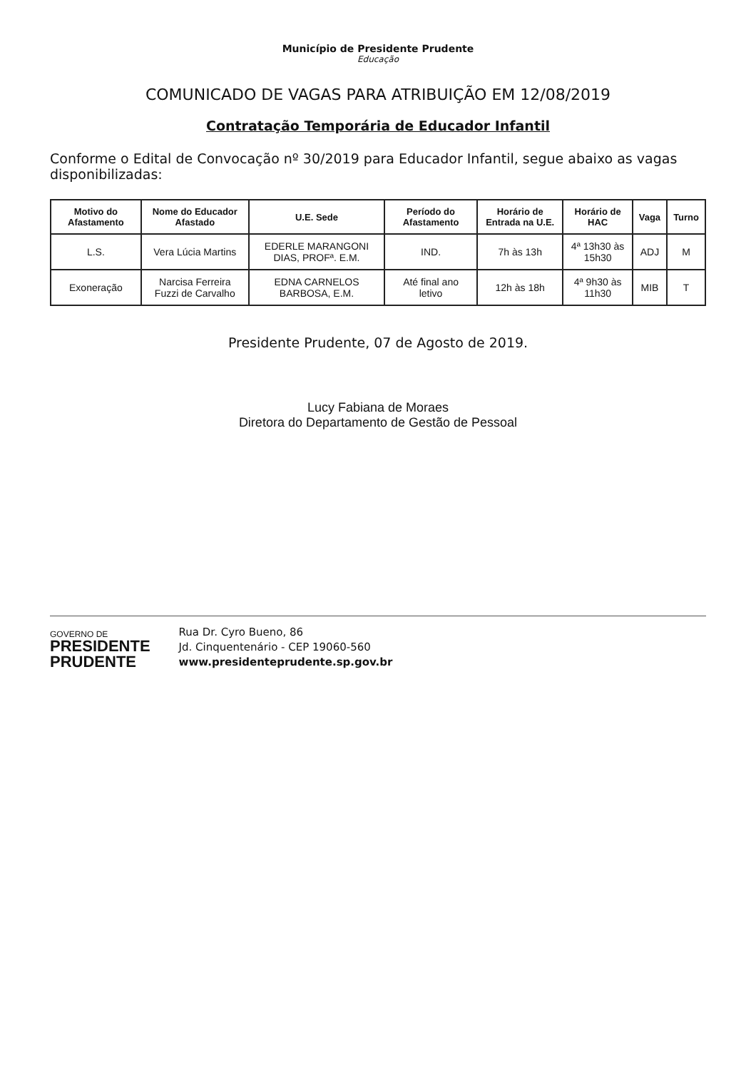Município de Presidente Prudente
Educação
COMUNICADO DE VAGAS PARA ATRIBUIÇÃO EM 12/08/2019
Contratação Temporária de Educador Infantil
Conforme o Edital de Convocação nº 30/2019 para Educador Infantil, segue abaixo as vagas disponibilizadas:
| Motivo do Afastamento | Nome do Educador Afastado | U.E. Sede | Período do Afastamento | Horário de Entrada na U.E. | Horário de HAC | Vaga | Turno |
| --- | --- | --- | --- | --- | --- | --- | --- |
| L.S. | Vera Lúcia Martins | EDERLE MARANGONI DIAS, PROFª. E.M. | IND. | 7h às 13h | 4ª 13h30 às 15h30 | ADJ | M |
| Exoneração | Narcisa Ferreira Fuzzi de Carvalho | EDNA CARNELOS BARBOSA, E.M. | Até final ano letivo | 12h às 18h | 4ª 9h30 às 11h30 | MIB | T |
Presidente Prudente, 07 de Agosto de 2019.
Lucy Fabiana de Moraes
Diretora do Departamento de Gestão de Pessoal
GOVERNO DE
PRESIDENTE
PRUDENTE
Rua Dr. Cyro Bueno, 86
Jd. Cinquentenário - CEP 19060-560
www.presidenteprudente.sp.gov.br